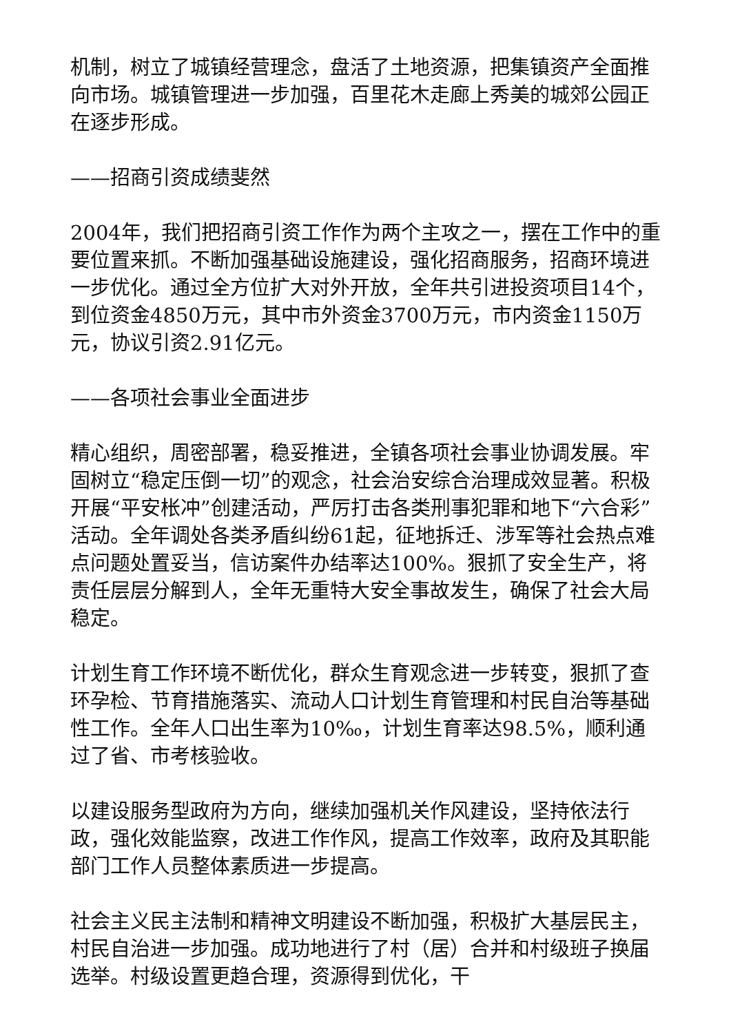机制，树立了城镇经营理念，盘活了土地资源，把集镇资产全面推向市场。城镇管理进一步加强，百里花木走廊上秀美的城郊公园正在逐步形成。
——招商引资成绩斐然
2004年，我们把招商引资工作作为两个主攻之一，摆在工作中的重要位置来抓。不断加强基础设施建设，强化招商服务，招商环境进一步优化。通过全方位扩大对外开放，全年共引进投资项目14个，到位资金4850万元，其中市外资金3700万元，市内资金1150万元，协议引资2.91亿元。
——各项社会事业全面进步
精心组织，周密部署，稳妥推进，全镇各项社会事业协调发展。牢固树立“稳定压倒一切”的观念，社会治安综合治理成效显著。积极开展“平安枨冲”创建活动，严厉打击各类刑事犯罪和地下“六合彩”活动。全年调处各类矛盾纠纷61起，征地拆迁、涉军等社会热点难点问题处置妥当，信访案件办结率达100%。狠抓了安全生产，将责任层层分解到人，全年无重特大安全事故发生，确保了社会大局稳定。
计划生育工作环境不断优化，群众生育观念进一步转变，狠抓了查环孕检、节育措施落实、流动人口计划生育管理和村民自治等基础性工作。全年人口出生率为10‰，计划生育率达98.5%，顺利通过了省、市考核验收。
以建设服务型政府为方向，继续加强机关作风建设，坚持依法行政，强化效能监察，改进工作作风，提高工作效率，政府及其职能部门工作人员整体素质进一步提高。
社会主义民主法制和精神文明建设不断加强，积极扩大基层民主，村民自治进一步加强。成功地进行了村（居）合并和村级班子换届选举。村级设置更趋合理，资源得到优化，干